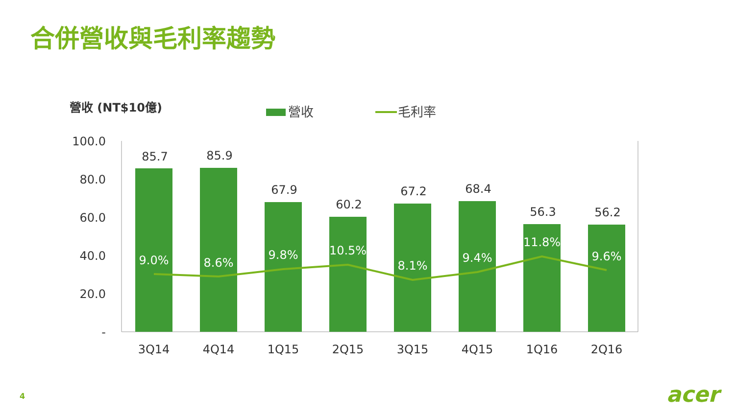合併營收與毛利率趨勢
營收 (NT$10億)
營收
毛利率
100.0
80.0
60.0
40.0
20.0
-
85.7
85.9
67.9
60.2
67.2
68.4
56.3
56.2
9.0%
8.6%
9.8%
10.5%
8.1%
9.4%
11.8%
9.6%
3Q14
4Q14
1Q15
2Q15
3Q15
4Q15
1Q16
2Q16
4 acer